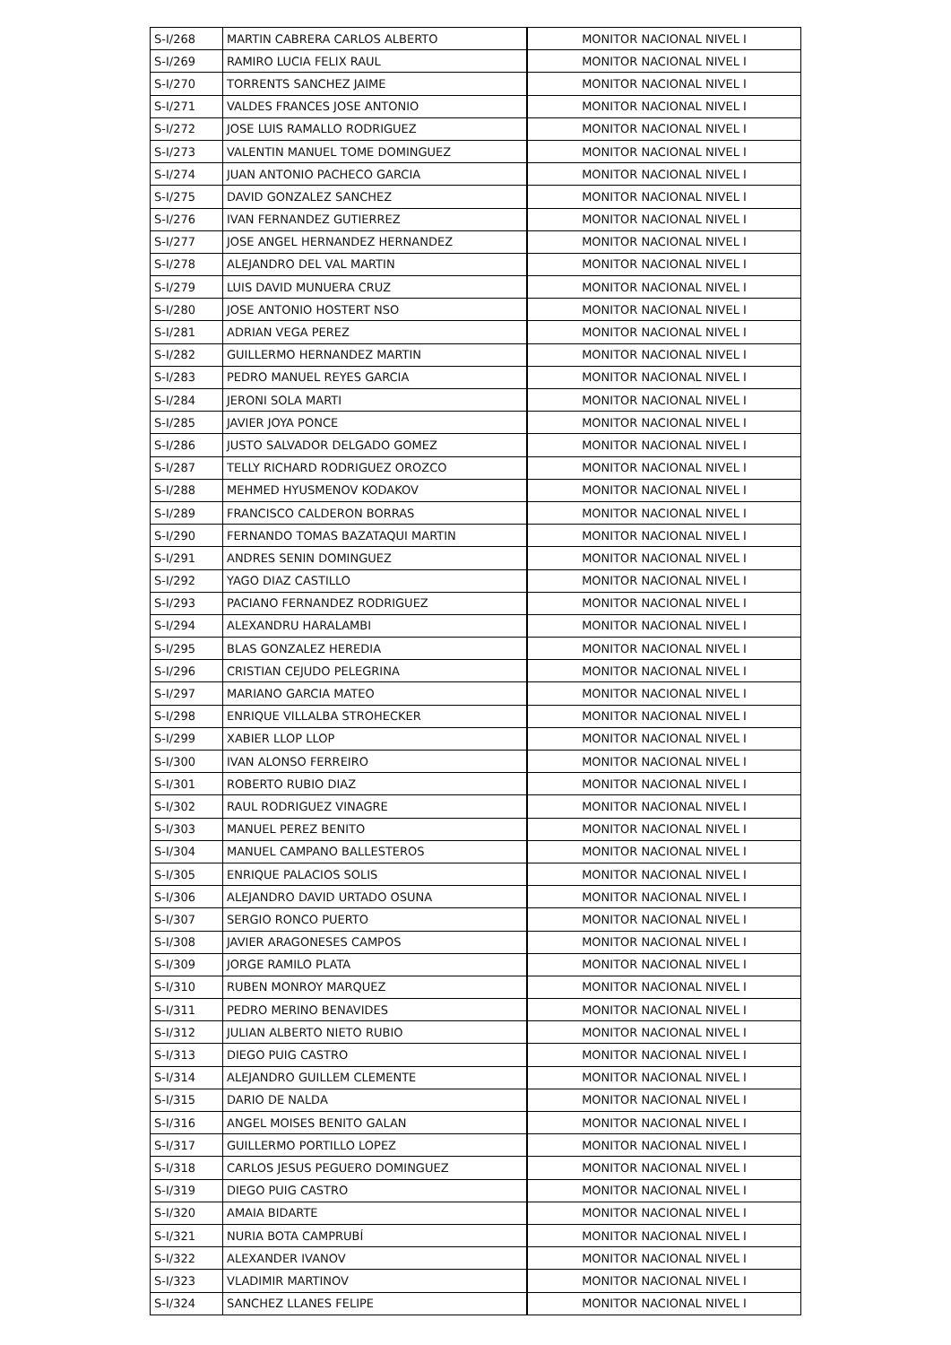| S-I/268 | MARTIN CABRERA CARLOS ALBERTO | MONITOR NACIONAL NIVEL I |
| S-I/269 | RAMIRO LUCIA FELIX RAUL | MONITOR NACIONAL NIVEL I |
| S-I/270 | TORRENTS SANCHEZ JAIME | MONITOR NACIONAL NIVEL I |
| S-I/271 | VALDES FRANCES JOSE ANTONIO | MONITOR NACIONAL NIVEL I |
| S-I/272 | JOSE LUIS RAMALLO RODRIGUEZ | MONITOR NACIONAL NIVEL I |
| S-I/273 | VALENTIN MANUEL TOME DOMINGUEZ | MONITOR NACIONAL NIVEL I |
| S-I/274 | JUAN ANTONIO PACHECO GARCIA | MONITOR NACIONAL NIVEL I |
| S-I/275 | DAVID GONZALEZ SANCHEZ | MONITOR NACIONAL NIVEL I |
| S-I/276 | IVAN FERNANDEZ GUTIERREZ | MONITOR NACIONAL NIVEL I |
| S-I/277 | JOSE ANGEL HERNANDEZ HERNANDEZ | MONITOR NACIONAL NIVEL I |
| S-I/278 | ALEJANDRO DEL VAL MARTIN | MONITOR NACIONAL NIVEL I |
| S-I/279 | LUIS DAVID MUNUERA CRUZ | MONITOR NACIONAL NIVEL I |
| S-I/280 | JOSE ANTONIO HOSTERT NSO | MONITOR NACIONAL NIVEL I |
| S-I/281 | ADRIAN VEGA PEREZ | MONITOR NACIONAL NIVEL I |
| S-I/282 | GUILLERMO HERNANDEZ MARTIN | MONITOR NACIONAL NIVEL I |
| S-I/283 | PEDRO MANUEL REYES GARCIA | MONITOR NACIONAL NIVEL I |
| S-I/284 | JERONI SOLA MARTI | MONITOR NACIONAL NIVEL I |
| S-I/285 | JAVIER JOYA PONCE | MONITOR NACIONAL NIVEL I |
| S-I/286 | JUSTO SALVADOR DELGADO GOMEZ | MONITOR NACIONAL NIVEL I |
| S-I/287 | TELLY RICHARD RODRIGUEZ OROZCO | MONITOR NACIONAL NIVEL I |
| S-I/288 | MEHMED HYUSMENOV KODAKOV | MONITOR NACIONAL NIVEL I |
| S-I/289 | FRANCISCO CALDERON BORRAS | MONITOR NACIONAL NIVEL I |
| S-I/290 | FERNANDO TOMAS BAZATAQUI MARTIN | MONITOR NACIONAL NIVEL I |
| S-I/291 | ANDRES SENIN DOMINGUEZ | MONITOR NACIONAL NIVEL I |
| S-I/292 | YAGO DIAZ CASTILLO | MONITOR NACIONAL NIVEL I |
| S-I/293 | PACIANO FERNANDEZ RODRIGUEZ | MONITOR NACIONAL NIVEL I |
| S-I/294 | ALEXANDRU HARALAMBI | MONITOR NACIONAL NIVEL I |
| S-I/295 | BLAS GONZALEZ HEREDIA | MONITOR NACIONAL NIVEL I |
| S-I/296 | CRISTIAN CEJUDO PELEGRINA | MONITOR NACIONAL NIVEL I |
| S-I/297 | MARIANO GARCIA MATEO | MONITOR NACIONAL NIVEL I |
| S-I/298 | ENRIQUE VILLALBA STROHECKER | MONITOR NACIONAL NIVEL I |
| S-I/299 | XABIER LLOP LLOP | MONITOR NACIONAL NIVEL I |
| S-I/300 | IVAN ALONSO FERREIRO | MONITOR NACIONAL NIVEL I |
| S-I/301 | ROBERTO RUBIO DIAZ | MONITOR NACIONAL NIVEL I |
| S-I/302 | RAUL RODRIGUEZ VINAGRE | MONITOR NACIONAL NIVEL I |
| S-I/303 | MANUEL PEREZ BENITO | MONITOR NACIONAL NIVEL I |
| S-I/304 | MANUEL CAMPANO BALLESTEROS | MONITOR NACIONAL NIVEL I |
| S-I/305 | ENRIQUE PALACIOS SOLIS | MONITOR NACIONAL NIVEL I |
| S-I/306 | ALEJANDRO DAVID URTADO OSUNA | MONITOR NACIONAL NIVEL I |
| S-I/307 | SERGIO RONCO PUERTO | MONITOR NACIONAL NIVEL I |
| S-I/308 | JAVIER ARAGONESES CAMPOS | MONITOR NACIONAL NIVEL I |
| S-I/309 | JORGE RAMILO PLATA | MONITOR NACIONAL NIVEL I |
| S-I/310 | RUBEN MONROY MARQUEZ | MONITOR NACIONAL NIVEL I |
| S-I/311 | PEDRO MERINO BENAVIDES | MONITOR NACIONAL NIVEL I |
| S-I/312 | JULIAN ALBERTO NIETO RUBIO | MONITOR NACIONAL NIVEL I |
| S-I/313 | DIEGO PUIG CASTRO | MONITOR NACIONAL NIVEL I |
| S-I/314 | ALEJANDRO GUILLEM CLEMENTE | MONITOR NACIONAL NIVEL I |
| S-I/315 | DARIO DE NALDA | MONITOR NACIONAL NIVEL I |
| S-I/316 | ANGEL MOISES BENITO GALAN | MONITOR NACIONAL NIVEL I |
| S-I/317 | GUILLERMO PORTILLO LOPEZ | MONITOR NACIONAL NIVEL I |
| S-I/318 | CARLOS JESUS PEGUERO DOMINGUEZ | MONITOR NACIONAL NIVEL I |
| S-I/319 | DIEGO PUIG CASTRO | MONITOR NACIONAL NIVEL I |
| S-I/320 | AMAIA BIDARTE | MONITOR NACIONAL NIVEL I |
| S-I/321 | NURIA BOTA CAMPRUBÍ | MONITOR NACIONAL NIVEL I |
| S-I/322 | ALEXANDER IVANOV | MONITOR NACIONAL NIVEL I |
| S-I/323 | VLADIMIR MARTINOV | MONITOR NACIONAL NIVEL I |
| S-I/324 | SANCHEZ LLANES FELIPE | MONITOR NACIONAL NIVEL I |